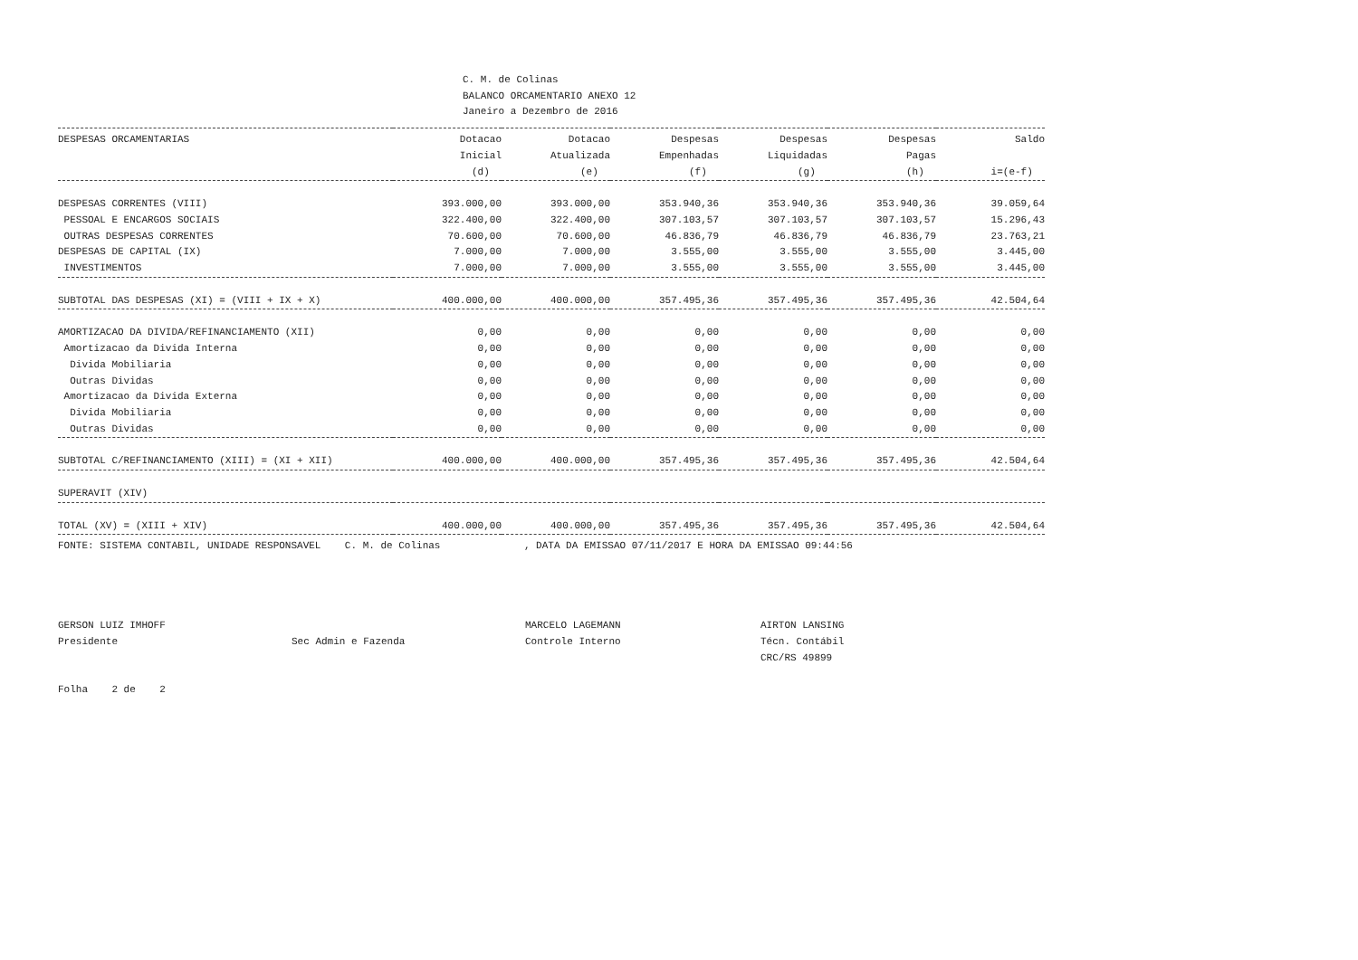C. M. de Colinas
BALANCO ORCAMENTARIO ANEXO 12
Janeiro a Dezembro de 2016
| DESPESAS ORCAMENTARIAS | Dotacao Inicial (d) | Dotacao Atualizada (e) | Despesas Empenhadas (f) | Despesas Liquidadas (g) | Despesas Pagas (h) | Saldo i=(e-f) |
| --- | --- | --- | --- | --- | --- | --- |
| DESPESAS CORRENTES (VIII) | 393.000,00 | 393.000,00 | 353.940,36 | 353.940,36 | 353.940,36 | 39.059,64 |
| PESSOAL E ENCARGOS SOCIAIS | 322.400,00 | 322.400,00 | 307.103,57 | 307.103,57 | 307.103,57 | 15.296,43 |
| OUTRAS DESPESAS CORRENTES | 70.600,00 | 70.600,00 | 46.836,79 | 46.836,79 | 46.836,79 | 23.763,21 |
| DESPESAS DE CAPITAL (IX) | 7.000,00 | 7.000,00 | 3.555,00 | 3.555,00 | 3.555,00 | 3.445,00 |
| INVESTIMENTOS | 7.000,00 | 7.000,00 | 3.555,00 | 3.555,00 | 3.555,00 | 3.445,00 |
| SUBTOTAL DAS DESPESAS (XI) = (VIII + IX + X) | 400.000,00 | 400.000,00 | 357.495,36 | 357.495,36 | 357.495,36 | 42.504,64 |
| AMORTIZACAO DA DIVIDA/REFINANCIAMENTO (XII) | 0,00 | 0,00 | 0,00 | 0,00 | 0,00 | 0,00 |
| Amortizacao da Divida Interna | 0,00 | 0,00 | 0,00 | 0,00 | 0,00 | 0,00 |
| Divida Mobiliaria | 0,00 | 0,00 | 0,00 | 0,00 | 0,00 | 0,00 |
| Outras Dividas | 0,00 | 0,00 | 0,00 | 0,00 | 0,00 | 0,00 |
| Amortizacao da Divida Externa | 0,00 | 0,00 | 0,00 | 0,00 | 0,00 | 0,00 |
| Divida Mobiliaria | 0,00 | 0,00 | 0,00 | 0,00 | 0,00 | 0,00 |
| Outras Dividas | 0,00 | 0,00 | 0,00 | 0,00 | 0,00 | 0,00 |
| SUBTOTAL C/REFINANCIAMENTO (XIII) = (XI + XII) | 400.000,00 | 400.000,00 | 357.495,36 | 357.495,36 | 357.495,36 | 42.504,64 |
| SUPERAVIT (XIV) | | | | | | |
| TOTAL (XV) = (XIII + XIV) | 400.000,00 | 400.000,00 | 357.495,36 | 357.495,36 | 357.495,36 | 42.504,64 |
FONTE: SISTEMA CONTABIL, UNIDADE RESPONSAVEL C. M. de Colinas , DATA DA EMISSAO 07/11/2017 E HORA DA EMISSAO 09:44:56
GERSON LUIZ IMHOFF
Presidente
Sec Admin e Fazenda
MARCELO LAGEMANN
Controle Interno
AIRTON LANSING
Técn. Contábil
CRC/RS 49899
Folha 2 de 2